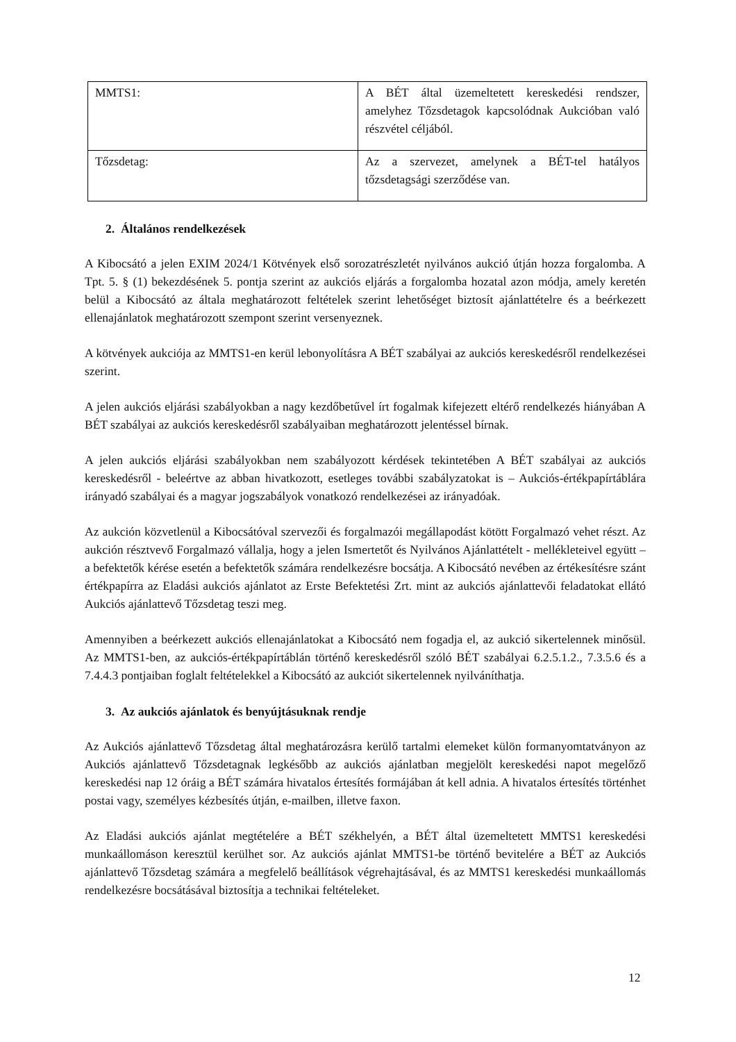| MMTS1: | A BÉT által üzemeltetett kereskedési rendszer, amelyhez Tőzsdetagok kapcsolódnak Aukcióban való részvétel céljából. |
| Tőzsdetag: | Az a szervezet, amelynek a BÉT-tel hatályos tőzsdetagsági szerződése van. |
2. Általános rendelkezések
A Kibocsátó a jelen EXIM 2024/1 Kötvények első sorozatrészletét nyilvános aukció útján hozza forgalomba. A Tpt. 5. § (1) bekezdésének 5. pontja szerint az aukciós eljárás a forgalomba hozatal azon módja, amely keretén belül a Kibocsátó az általa meghatározott feltételek szerint lehetőséget biztosít ajánlattételre és a beérkezett ellenajánlatok meghatározott szempont szerint versenyeznek.
A kötvények aukciója az MMTS1-en kerül lebonyolításra A BÉT szabályai az aukciós kereskedésről rendelkezései szerint.
A jelen aukciós eljárási szabályokban a nagy kezdőbetűvel írt fogalmak kifejezett eltérő rendelkezés hiányában A BÉT szabályai az aukciós kereskedésről szabályaiban meghatározott jelentéssel bírnak.
A jelen aukciós eljárási szabályokban nem szabályozott kérdések tekintetében A BÉT szabályai az aukciós kereskedésről - beleértve az abban hivatkozott, esetleges további szabályzatokat is – Aukciós-értékpapírtáblára irányadó szabályai és a magyar jogszabályok vonatkozó rendelkezései az irányadóak.
Az aukción közvetlenül a Kibocsátóval szervezői és forgalmazói megállapodást kötött Forgalmazó vehet részt. Az aukción résztvevő Forgalmazó vállalja, hogy a jelen Ismertetőt és Nyilvános Ajánlattételt - mellékleteivel együtt – a befektetők kérése esetén a befektetők számára rendelkezésre bocsátja. A Kibocsátó nevében az értékesítésre szánt értékpapírra az Eladási aukciós ajánlatot az Erste Befektetési Zrt. mint az aukciós ajánlattevői feladatokat ellátó Aukciós ajánlattevő Tőzsdetag teszi meg.
Amennyiben a beérkezett aukciós ellenajánlatokat a Kibocsátó nem fogadja el, az aukció sikertelennek minősül. Az MMTS1-ben, az aukciós-értékpapírtáblán történő kereskedésről szóló BÉT szabályai 6.2.5.1.2., 7.3.5.6 és a 7.4.4.3 pontjaiban foglalt feltételekkel a Kibocsátó az aukciót sikertelennek nyilváníthatja.
3. Az aukciós ajánlatok és benyújtásuknak rendje
Az Aukciós ajánlattevő Tőzsdetag által meghatározásra kerülő tartalmi elemeket külön formanyomtatványon az Aukciós ajánlattevő Tőzsdetagnak legkésőbb az aukciós ajánlatban megjelölt kereskedési napot megelőző kereskedési nap 12 óráig a BÉT számára hivatalos értesítés formájában át kell adnia. A hivatalos értesítés történhet postai vagy, személyes kézbesítés útján, e-mailben, illetve faxon.
Az Eladási aukciós ajánlat megtételére a BÉT székhelyén, a BÉT által üzemeltetett MMTS1 kereskedési munkaállomáson keresztül kerülhet sor. Az aukciós ajánlat MMTS1-be történő bevitelére a BÉT az Aukciós ajánlattevő Tőzsdetag számára a megfelelő beállítások végrehajtásával, és az MMTS1 kereskedési munkaállomás rendelkezésre bocsátásával biztosítja a technikai feltételeket.
12